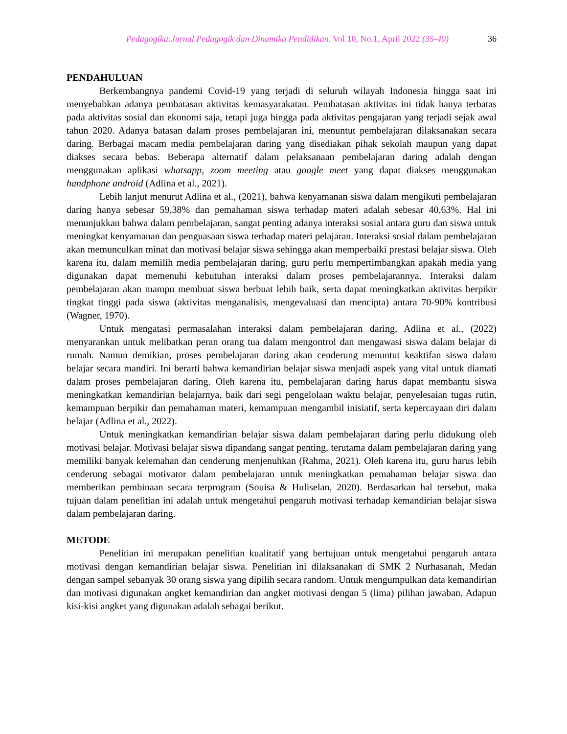Pedagogika:Jurnal Pedagogik dan Dinamika Pendidikan. Vol 10, No.1, April 2022 (35-40) 36
PENDAHULUAN
Berkembangnya pandemi Covid-19 yang terjadi di seluruh wilayah Indonesia hingga saat ini menyebabkan adanya pembatasan aktivitas kemasyarakatan. Pembatasan aktivitas ini tidak hanya terbatas pada aktivitas sosial dan ekonomi saja, tetapi juga hingga pada aktivitas pengajaran yang terjadi sejak awal tahun 2020. Adanya batasan dalam proses pembelajaran ini, menuntut pembelajaran dilaksanakan secara daring. Berbagai macam media pembelajaran daring yang disediakan pihak sekolah maupun yang dapat diakses secara bebas. Beberapa alternatif dalam pelaksanaan pembelajaran daring adalah dengan menggunakan aplikasi whatsapp, zoom meeting atau google meet yang dapat diakses menggunakan handphone android (Adlina et al., 2021).
Lebih lanjut menurut Adlina et al., (2021), bahwa kenyamanan siswa dalam mengikuti pembelajaran daring hanya sebesar 59,38% dan pemahaman siswa terhadap materi adalah sebesar 40,63%. Hal ini menunjukkan bahwa dalam pembelajaran, sangat penting adanya interaksi sosial antara guru dan siswa untuk meningkat kenyamanan dan penguasaan siswa terhadap materi pelajaran. Interaksi sosial dalam pembelajaran akan memunculkan minat dan motivasi belajar siswa sehingga akan memperbaiki prestasi belajar siswa. Oleh karena itu, dalam memilih media pembelajaran daring, guru perlu mempertimbangkan apakah media yang digunakan dapat memenuhi kebutuhan interaksi dalam proses pembelajarannya. Interaksi dalam pembelajaran akan mampu membuat siswa berbuat lebih baik, serta dapat meningkatkan aktivitas berpikir tingkat tinggi pada siswa (aktivitas menganalisis, mengevaluasi dan mencipta) antara 70-90% kontribusi (Wagner, 1970).
Untuk mengatasi permasalahan interaksi dalam pembelajaran daring, Adlina et al., (2022) menyarankan untuk melibatkan peran orang tua dalam mengontrol dan mengawasi siswa dalam belajar di rumah. Namun demikian, proses pembelajaran daring akan cenderung menuntut keaktifan siswa dalam belajar secara mandiri. Ini berarti bahwa kemandirian belajar siswa menjadi aspek yang vital untuk diamati dalam proses pembelajaran daring. Oleh karena itu, pembelajaran daring harus dapat membantu siswa meningkatkan kemandirian belajarnya, baik dari segi pengelolaan waktu belajar, penyelesaian tugas rutin, kemampuan berpikir dan pemahaman materi, kemampuan mengambil inisiatif, serta kepercayaan diri dalam belajar (Adlina et al., 2022).
Untuk meningkatkan kemandirian belajar siswa dalam pembelajaran daring perlu didukung oleh motivasi belajar. Motivasi belajar siswa dipandang sangat penting, terutama dalam pembelajaran daring yang memiliki banyak kelemahan dan cenderung menjenuhkan (Rahma, 2021). Oleh karena itu, guru harus lebih cenderung sebagai motivator dalam pembelajaran untuk meningkatkan pemahaman belajar siswa dan memberikan pembinaan secara terprogram (Souisa & Huliselan, 2020). Berdasarkan hal tersebut, maka tujuan dalam penelitian ini adalah untuk mengetahui pengaruh motivasi terhadap kemandirian belajar siswa dalam pembelajaran daring.
METODE
Penelitian ini merupakan penelitian kualitatif yang bertujuan untuk mengetahui pengaruh antara motivasi dengan kemandirian belajar siswa. Penelitian ini dilaksanakan di SMK 2 Nurhasanah, Medan dengan sampel sebanyak 30 orang siswa yang dipilih secara random. Untuk mengumpulkan data kemandirian dan motivasi digunakan angket kemandirian dan angket motivasi dengan 5 (lima) pilihan jawaban. Adapun kisi-kisi angket yang digunakan adalah sebagai berikut.